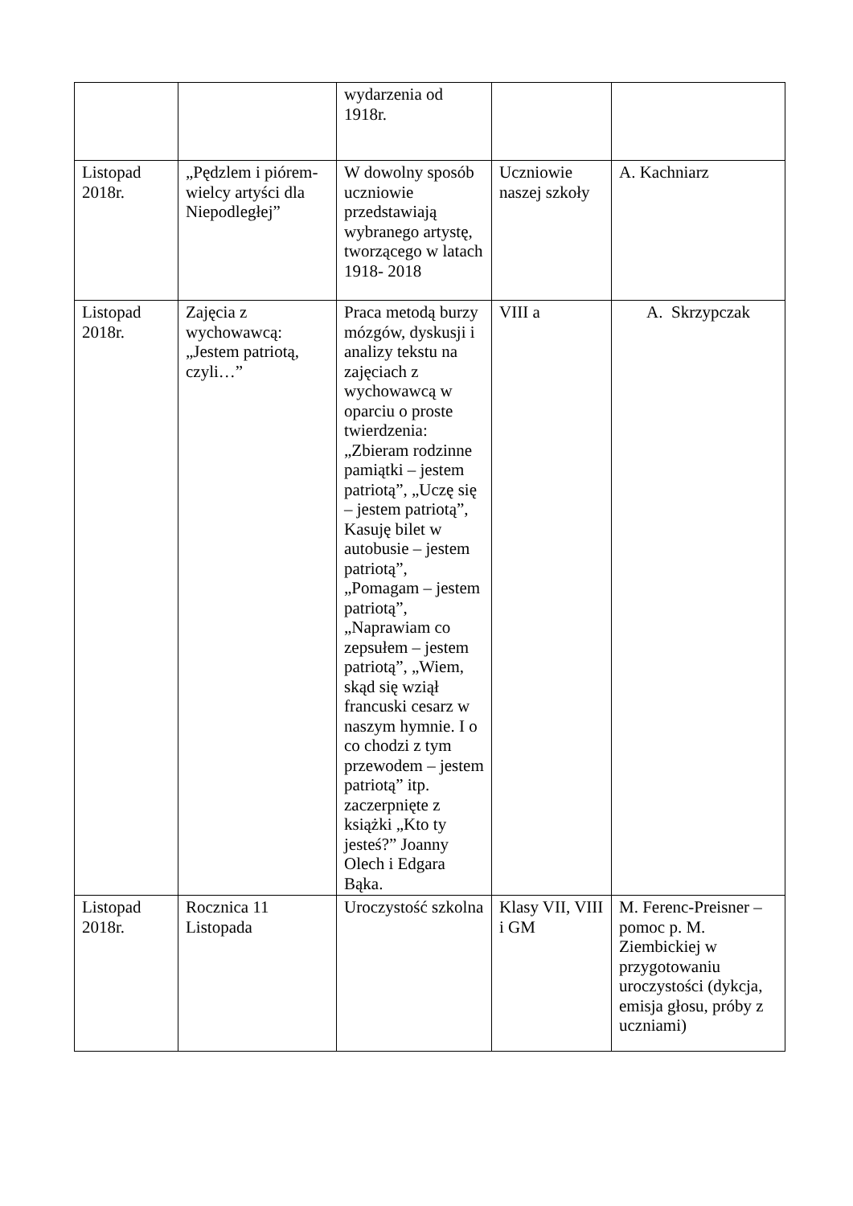| | | wydarzenia od 1918r. | | |
| Listopad 2018r. | „Pędzlem i piórem- wielcy artyści dla Niepodległej” | W dowolny sposób uczniowie przedstawiają wybranego artystę, tworzącego w latach 1918- 2018 | Uczniowie naszej szkoły | A. Kachniarz |
| Listopad 2018r. | Zajęcia z wychowawcą: „Jestem patriotą, czyli…” | Praca metodą burzy mózgów, dyskusji i analizy tekstu na zajęciach z wychowawcą w oparciu o proste twierdzenia: „Zbieram rodzinne pamiątki – jestem patriotą”, „Uczę się – jestem patriotą”, Kasuję bilet w autobusie – jestem patriotą”, „Pomagam – jestem patriotą”, „Naprawiam co zepsułem – jestem patriotą”, „Wiem, skąd się wziął francuski cesarz w naszym hymnie. I o co chodzi z tym przewodem – jestem patriotą” itp. zaczerpnięte z książki „Kto ty jesteś?” Joanny Olech i Edgara Bąka. | VIII a | A. Skrzypczak |
| Listopad 2018r. | Rocznica 11 Listopada | Uroczystość szkolna | Klasy VII, VIII i GM | M. Ferenc-Preisner – pomoc p. M. Ziembickiej w przygotowaniu uroczystości (dykcja, emisja głosu, próby z uczniami) |